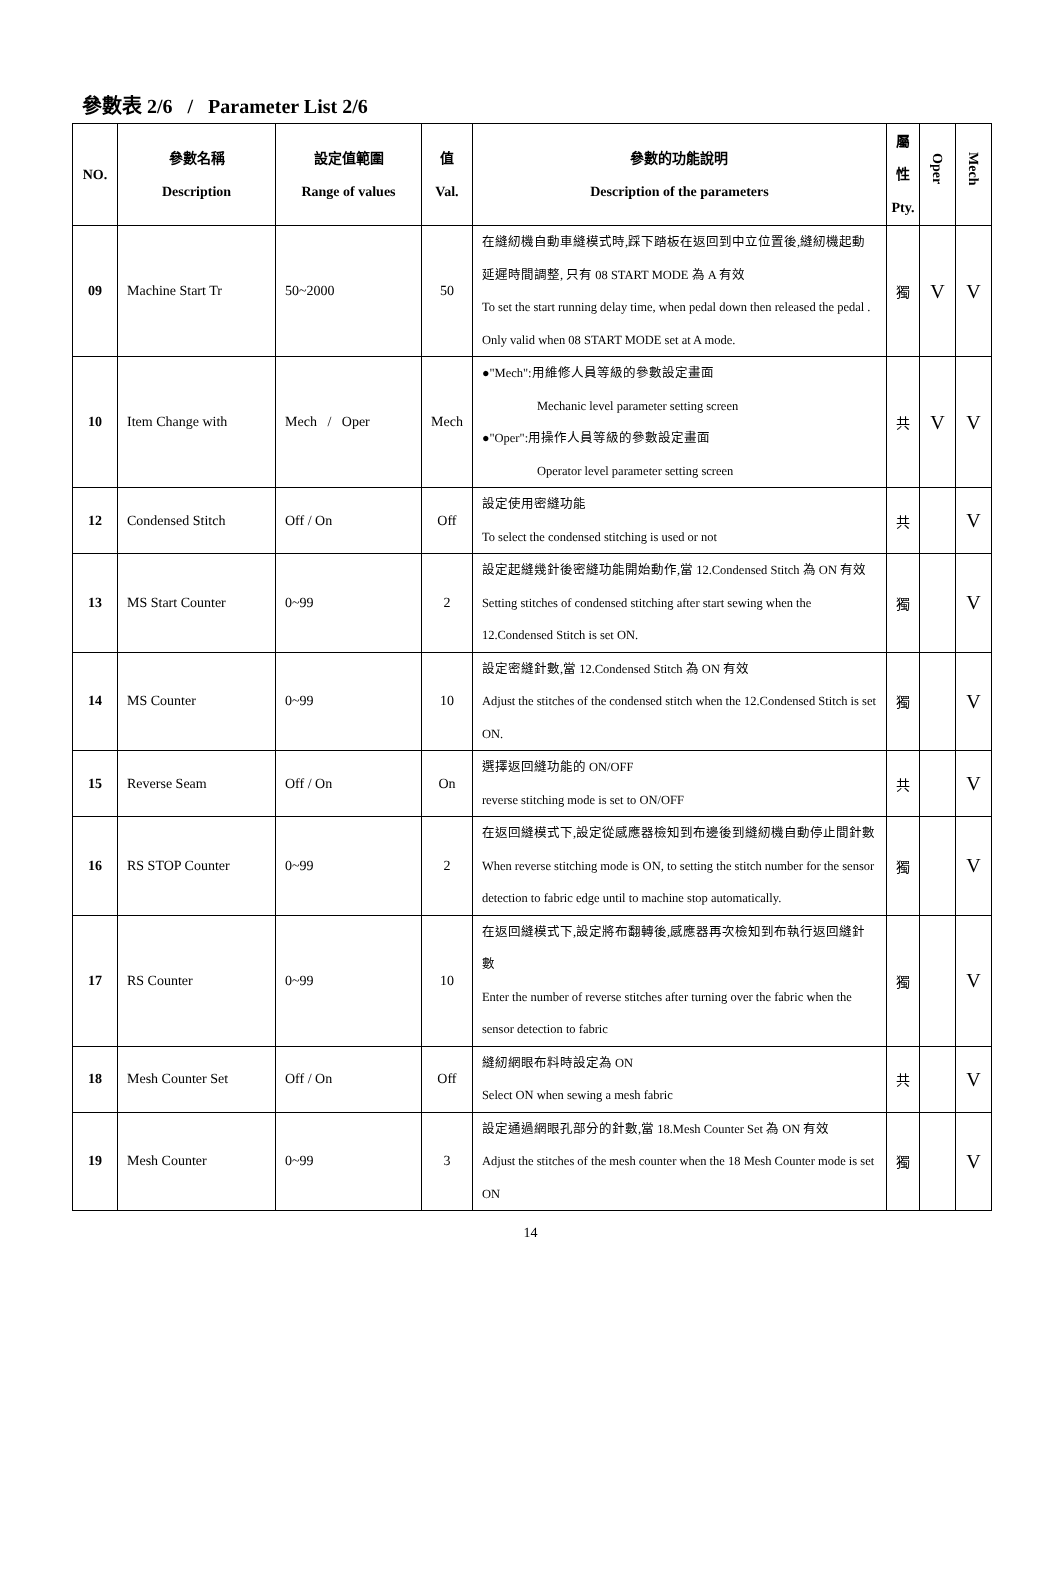參數表 2/6 / Parameter List 2/6
| NO. | 參數名稱 Description | 設定值範圍 Range of values | 值 Val. | 參數的功能說明 Description of the parameters | 屬 性 Pty. | Oper | Mech |
| --- | --- | --- | --- | --- | --- | --- | --- |
| 09 | Machine Start Tr | 50~2000 | 50 | 在縫紉機自動車縫模式時,踩下踏板在返回到中立位置後,縫紉機起動延遲時間調整, 只有 08 START MODE 為 A 有效 To set the start running delay time, when pedal down then released the pedal . Only valid when 08 START MODE set at A mode. | 獨 | V | V |
| 10 | Item Change with | Mech / Oper | Mech | ●"Mech":用維修人員等級的參數設定畫面 Mechanic level parameter setting screen ●"Oper":用操作人員等級的參數設定畫面 Operator level parameter setting screen | 共 | V | V |
| 12 | Condensed Stitch | Off / On | Off | 設定使用密縫功能 To select the condensed stitching is used or not | 共 | | V |
| 13 | MS Start Counter | 0~99 | 2 | 設定起縫幾針後密縫功能開始動作,當 12.Condensed Stitch 為 ON 有效 Setting stitches of condensed stitching after start sewing when the 12.Condensed Stitch is set ON. | 獨 | | V |
| 14 | MS Counter | 0~99 | 10 | 設定密縫針數,當 12.Condensed Stitch 為 ON 有效 Adjust the stitches of the condensed stitch when the 12.Condensed Stitch is set ON. | 獨 | | V |
| 15 | Reverse Seam | Off / On | On | 選擇返回縫功能的 ON/OFF reverse stitching mode is set to ON/OFF | 共 | | V |
| 16 | RS STOP Counter | 0~99 | 2 | 在返回縫模式下,設定從感應器檢知到布邊後到縫紉機自動停止間針數 When reverse stitching mode is ON, to setting the stitch number for the sensor detection to fabric edge until to machine stop automatically. | 獨 | | V |
| 17 | RS Counter | 0~99 | 10 | 在返回縫模式下,設定將布翻轉後,感應器再次檢知到布執行返回縫針數 Enter the number of reverse stitches after turning over the fabric when the sensor detection to fabric | 獨 | | V |
| 18 | Mesh Counter Set | Off / On | Off | 縫紉網眼布料時設定為 ON Select ON when sewing a mesh fabric | 共 | | V |
| 19 | Mesh Counter | 0~99 | 3 | 設定通過網眼孔部分的針數,當 18.Mesh Counter Set 為 ON 有效 Adjust the stitches of the mesh counter when the 18 Mesh Counter mode is set ON | 獨 | | V |
14